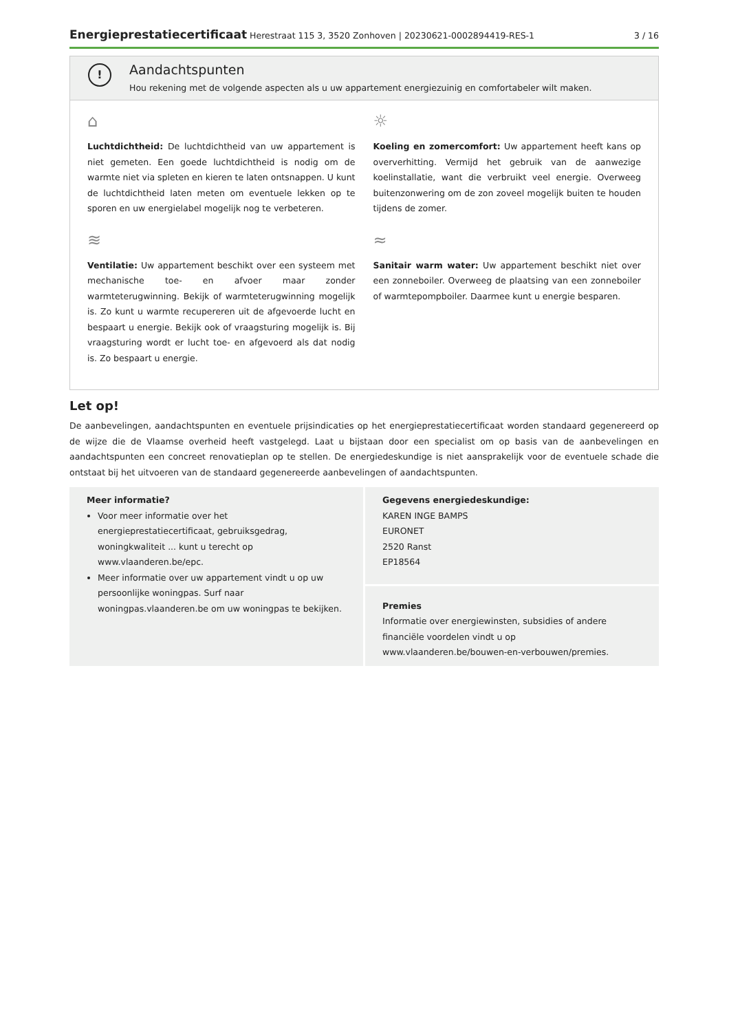Energieprestatiecertificaat Herestraat 115 3, 3520 Zonhoven | 20230621-0002894419-RES-1
3 / 16
!
Aandachtspunten
Hou rekening met de volgende aspecten als u uw appartement energiezuinig en comfortabeler wilt maken.
⌂
Luchtdichtheid: De luchtdichtheid van uw appartement is niet gemeten. Een goede luchtdichtheid is nodig om de warmte niet via spleten en kieren te laten ontsnappen. U kunt de luchtdichtheid laten meten om eventuele lekken op te sporen en uw energielabel mogelijk nog te verbeteren.
☼
Koeling en zomercomfort: Uw appartement heeft kans op oververhitting. Vermijd het gebruik van de aanwezige koelinstallatie, want die verbruikt veel energie. Overweeg buitenzonwering om de zon zoveel mogelijk buiten te houden tijdens de zomer.
≋
Ventilatie: Uw appartement beschikt over een systeem met mechanische toe- en afvoer maar zonder warmteterugwinning. Bekijk of warmteterugwinning mogelijk is. Zo kunt u warmte recupereren uit de afgevoerde lucht en bespaart u energie. Bekijk ook of vraagsturing mogelijk is. Bij vraagsturing wordt er lucht toe- en afgevoerd als dat nodig is. Zo bespaart u energie.
≈
Sanitair warm water: Uw appartement beschikt niet over een zonneboiler. Overweeg de plaatsing van een zonneboiler of warmtepompboiler. Daarmee kunt u energie besparen.
Let op!
De aanbevelingen, aandachtspunten en eventuele prijsindicaties op het energieprestatiecertificaat worden standaard gegenereerd op de wijze die de Vlaamse overheid heeft vastgelegd. Laat u bijstaan door een specialist om op basis van de aanbevelingen en aandachtspunten een concreet renovatieplan op te stellen. De energiedeskundige is niet aansprakelijk voor de eventuele schade die ontstaat bij het uitvoeren van de standaard gegenereerde aanbevelingen of aandachtspunten.
Meer informatie?
Voor meer informatie over het energieprestatiecertificaat, gebruiksgedrag, woningkwaliteit ... kunt u terecht op www.vlaanderen.be/epc.
Meer informatie over uw appartement vindt u op uw persoonlijke woningpas. Surf naar woningpas.vlaanderen.be om uw woningpas te bekijken.
Gegevens energiedeskundige:
KAREN INGE BAMPS
EURONET
2520 Ranst
EP18564
Premies
Informatie over energiewinsten, subsidies of andere financiële voordelen vindt u op www.vlaanderen.be/bouwen-en-verbouwen/premies.